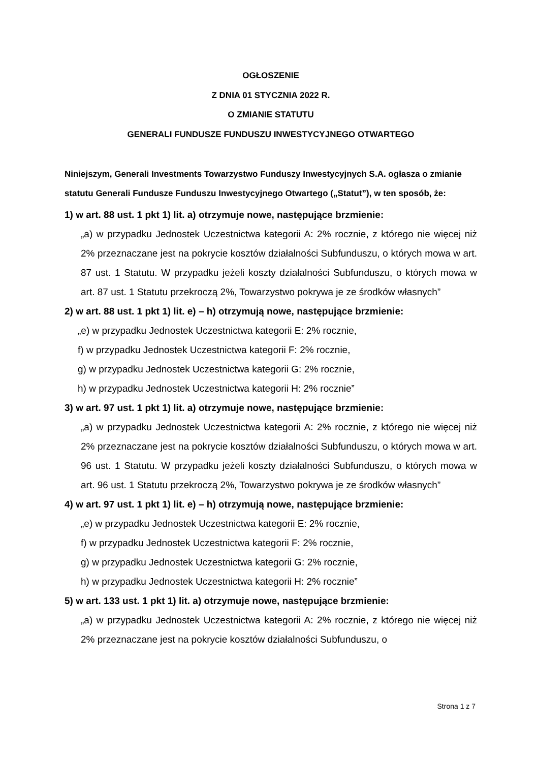OGŁOSZENIE
Z DNIA 01 STYCZNIA 2022 R.
O ZMIANIE STATUTU
GENERALI FUNDUSZE FUNDUSZU INWESTYCYJNEGO OTWARTEGO
Niniejszym, Generali Investments Towarzystwo Funduszy Inwestycyjnych S.A. ogłasza o zmianie statutu Generali Fundusze Funduszu Inwestycyjnego Otwartego („Statut”), w ten sposób, że:
1) w art. 88 ust. 1 pkt 1) lit. a) otrzymuje nowe, następujące brzmienie:
„a) w przypadku Jednostek Uczestnictwa kategorii A: 2% rocznie, z którego nie więcej niż 2% przeznaczane jest na pokrycie kosztów działalności Subfunduszu, o których mowa w art. 87 ust. 1 Statutu. W przypadku jeżeli koszty działalności Subfunduszu, o których mowa w art. 87 ust. 1 Statutu przekroczą 2%, Towarzystwo pokrywa je ze środków własnych”
2) w art. 88 ust. 1 pkt 1) lit. e) – h) otrzymują nowe, następujące brzmienie:
„e) w przypadku Jednostek Uczestnictwa kategorii E: 2% rocznie,
f) w przypadku Jednostek Uczestnictwa kategorii F: 2% rocznie,
g) w przypadku Jednostek Uczestnictwa kategorii G: 2% rocznie,
h) w przypadku Jednostek Uczestnictwa kategorii H: 2% rocznie”
3) w art. 97 ust. 1 pkt 1) lit. a) otrzymuje nowe, następujące brzmienie:
„a) w przypadku Jednostek Uczestnictwa kategorii A: 2% rocznie, z którego nie więcej niż 2% przeznaczane jest na pokrycie kosztów działalności Subfunduszu, o których mowa w art. 96 ust. 1 Statutu. W przypadku jeżeli koszty działalności Subfunduszu, o których mowa w art. 96 ust. 1 Statutu przekroczą 2%, Towarzystwo pokrywa je ze środków własnych”
4) w art. 97 ust. 1 pkt 1) lit. e) – h) otrzymują nowe, następujące brzmienie:
„e) w przypadku Jednostek Uczestnictwa kategorii E: 2% rocznie,
f) w przypadku Jednostek Uczestnictwa kategorii F: 2% rocznie,
g) w przypadku Jednostek Uczestnictwa kategorii G: 2% rocznie,
h) w przypadku Jednostek Uczestnictwa kategorii H: 2% rocznie”
5) w art. 133 ust. 1 pkt 1) lit. a) otrzymuje nowe, następujące brzmienie:
„a) w przypadku Jednostek Uczestnictwa kategorii A: 2% rocznie, z którego nie więcej niż 2% przeznaczane jest na pokrycie kosztów działalności Subfunduszu, o
Strona 1 z 7